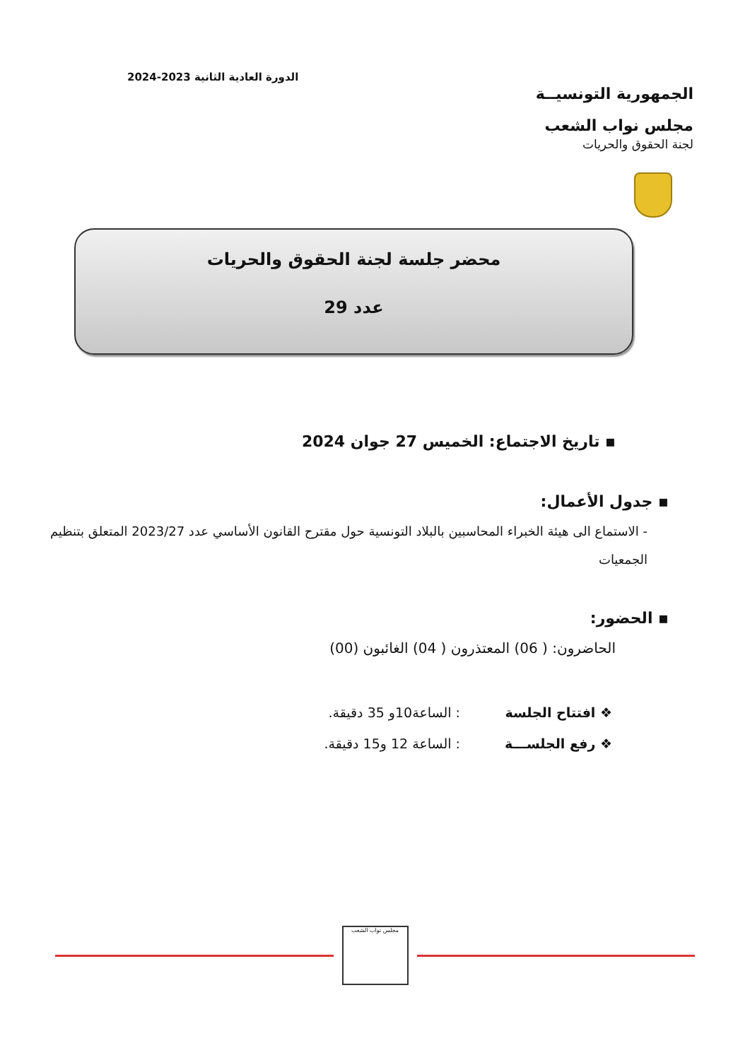الجمهورية التونسيــة
مجلس نواب الشعب
لجنة الحقوق والحريات
الدورة العادية الثانية 2023-2024
محضر جلسة لجنة الحقوق والحريات
عدد 29
▪ تاريخ الاجتماع: الخميس 27 جوان 2024
▪ جدول الأعمال:
- الاستماع الى هيئة الخبراء المحاسبين بالبلاد التونسية حول مقترح القانون الأساسي عدد 2023/27 المتعلق بتنظيم الجمعيات
▪ الحضور:
الحاضرون: ( 06) المعتذرون ( 04) الغائبون (00)
❖ افتتاح الجلسة: الساعة10و 35 دقيقة.
❖ رفع الجلســـة: الساعة 12 و15 دقيقة.
مجلس نواب الشعب